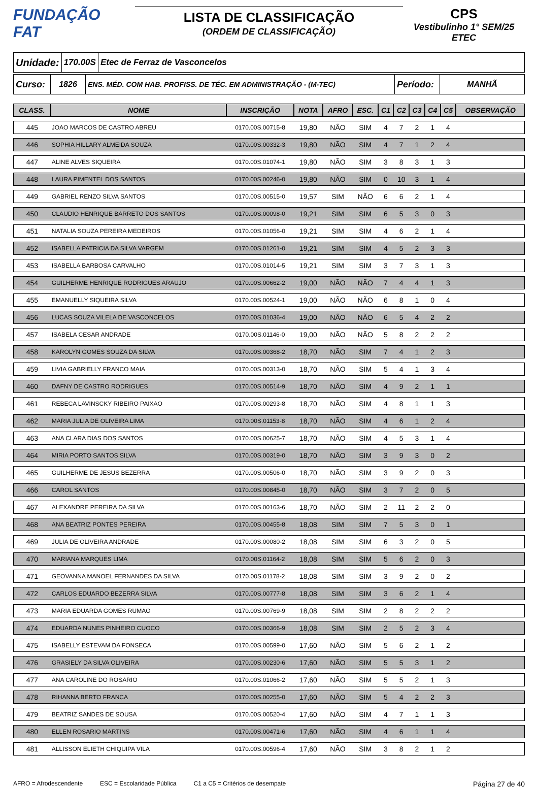FUNDAÇÃO
FAT
LISTA DE CLASSIFICAÇÃO
(ORDEM DE CLASSIFICAÇÃO)
CPS
Vestibulinho 1° SEM/25
ETEC
Unidade:
170.00S Etec de Ferraz de Vasconcelos
Curso:
1826 ENS. MÉD. COM HAB. PROFISS. DE TÉC. EM ADMINISTRAÇÃO - (M-TEC)
Período:
MANHÃ
| CLASS. | NOME | INSCRIÇÃO | NOTA | AFRO | ESC. | C1 | C2 | C3 | C4 | C5 | OBSERVAÇÃO |
| --- | --- | --- | --- | --- | --- | --- | --- | --- | --- | --- | --- |
| 445 | JOAO MARCOS DE CASTRO ABREU | 0170.00S.00715-8 | 19,80 | NÃO | SIM | 4 | 7 | 2 | 1 | 4 | |
| 446 | SOPHIA HILLARY ALMEIDA SOUZA | 0170.00S.00332-3 | 19,80 | NÃO | SIM | 4 | 7 | 1 | 2 | 4 | |
| 447 | ALINE ALVES SIQUEIRA | 0170.00S.01074-1 | 19,80 | NÃO | SIM | 3 | 8 | 3 | 1 | 3 | |
| 448 | LAURA PIMENTEL DOS SANTOS | 0170.00S.00246-0 | 19,80 | NÃO | SIM | 0 | 10 | 3 | 1 | 4 | |
| 449 | GABRIEL RENZO SILVA SANTOS | 0170.00S.00515-0 | 19,57 | SIM | NÃO | 6 | 6 | 2 | 1 | 4 | |
| 450 | CLAUDIO HENRIQUE BARRETO DOS SANTOS | 0170.00S.00098-0 | 19,21 | SIM | SIM | 6 | 5 | 3 | 0 | 3 | |
| 451 | NATALIA SOUZA PEREIRA MEDEIROS | 0170.00S.01056-0 | 19,21 | SIM | SIM | 4 | 6 | 2 | 1 | 4 | |
| 452 | ISABELLA PATRICIA DA SILVA VARGEM | 0170.00S.01261-0 | 19,21 | SIM | SIM | 4 | 5 | 2 | 3 | 3 | |
| 453 | ISABELLA BARBOSA CARVALHO | 0170.00S.01014-5 | 19,21 | SIM | SIM | 3 | 7 | 3 | 1 | 3 | |
| 454 | GUILHERME HENRIQUE RODRIGUES ARAUJO | 0170.00S.00662-2 | 19,00 | NÃO | NÃO | 7 | 4 | 4 | 1 | 3 | |
| 455 | EMANUELLY SIQUEIRA SILVA | 0170.00S.00524-1 | 19,00 | NÃO | NÃO | 6 | 8 | 1 | 0 | 4 | |
| 456 | LUCAS SOUZA VILELA DE VASCONCELOS | 0170.00S.01036-4 | 19,00 | NÃO | NÃO | 6 | 5 | 4 | 2 | 2 | |
| 457 | ISABELA CESAR ANDRADE | 0170.00S.01146-0 | 19,00 | NÃO | NÃO | 5 | 8 | 2 | 2 | 2 | |
| 458 | KAROLYN GOMES SOUZA DA SILVA | 0170.00S.00368-2 | 18,70 | NÃO | SIM | 7 | 4 | 1 | 2 | 3 | |
| 459 | LIVIA GABRIELLY FRANCO MAIA | 0170.00S.00313-0 | 18,70 | NÃO | SIM | 5 | 4 | 1 | 3 | 4 | |
| 460 | DAFNY DE CASTRO RODRIGUES | 0170.00S.00514-9 | 18,70 | NÃO | SIM | 4 | 9 | 2 | 1 | 1 | |
| 461 | REBECA LAVINSCKY RIBEIRO PAIXAO | 0170.00S.00293-8 | 18,70 | NÃO | SIM | 4 | 8 | 1 | 1 | 3 | |
| 462 | MARIA JULIA DE OLIVEIRA LIMA | 0170.00S.01153-8 | 18,70 | NÃO | SIM | 4 | 6 | 1 | 2 | 4 | |
| 463 | ANA CLARA DIAS DOS SANTOS | 0170.00S.00625-7 | 18,70 | NÃO | SIM | 4 | 5 | 3 | 1 | 4 | |
| 464 | MIRIA PORTO SANTOS SILVA | 0170.00S.00319-0 | 18,70 | NÃO | SIM | 3 | 9 | 3 | 0 | 2 | |
| 465 | GUILHERME DE JESUS BEZERRA | 0170.00S.00506-0 | 18,70 | NÃO | SIM | 3 | 9 | 2 | 0 | 3 | |
| 466 | CAROL SANTOS | 0170.00S.00845-0 | 18,70 | NÃO | SIM | 3 | 7 | 2 | 0 | 5 | |
| 467 | ALEXANDRE PEREIRA DA SILVA | 0170.00S.00163-6 | 18,70 | NÃO | SIM | 2 | 11 | 2 | 2 | 0 | |
| 468 | ANA BEATRIZ PONTES PEREIRA | 0170.00S.00455-8 | 18,08 | SIM | SIM | 7 | 5 | 3 | 0 | 1 | |
| 469 | JULIA DE OLIVEIRA ANDRADE | 0170.00S.00080-2 | 18,08 | SIM | SIM | 6 | 3 | 2 | 0 | 5 | |
| 470 | MARIANA MARQUES LIMA | 0170.00S.01164-2 | 18,08 | SIM | SIM | 5 | 6 | 2 | 0 | 3 | |
| 471 | GEOVANNA MANOEL FERNANDES DA SILVA | 0170.00S.01178-2 | 18,08 | SIM | SIM | 3 | 9 | 2 | 0 | 2 | |
| 472 | CARLOS EDUARDO BEZERRA SILVA | 0170.00S.00777-8 | 18,08 | SIM | SIM | 3 | 6 | 2 | 1 | 4 | |
| 473 | MARIA EDUARDA GOMES RUMAO | 0170.00S.00769-9 | 18,08 | SIM | SIM | 2 | 8 | 2 | 2 | 2 | |
| 474 | EDUARDA NUNES PINHEIRO CUOCO | 0170.00S.00366-9 | 18,08 | SIM | SIM | 2 | 5 | 2 | 3 | 4 | |
| 475 | ISABELLY ESTEVAM DA FONSECA | 0170.00S.00599-0 | 17,60 | NÃO | SIM | 5 | 6 | 2 | 1 | 2 | |
| 476 | GRASIELY DA SILVA OLIVEIRA | 0170.00S.00230-6 | 17,60 | NÃO | SIM | 5 | 5 | 3 | 1 | 2 | |
| 477 | ANA CAROLINE DO ROSARIO | 0170.00S.01066-2 | 17,60 | NÃO | SIM | 5 | 5 | 2 | 1 | 3 | |
| 478 | RIHANNA BERTO FRANCA | 0170.00S.00255-0 | 17,60 | NÃO | SIM | 5 | 4 | 2 | 2 | 3 | |
| 479 | BEATRIZ SANDES DE SOUSA | 0170.00S.00520-4 | 17,60 | NÃO | SIM | 4 | 7 | 1 | 1 | 3 | |
| 480 | ELLEN ROSARIO MARTINS | 0170.00S.00471-6 | 17,60 | NÃO | SIM | 4 | 6 | 1 | 1 | 4 | |
| 481 | ALLISSON ELIETH CHIQUIPA VILA | 0170.00S.00596-4 | 17,60 | NÃO | SIM | 3 | 8 | 2 | 1 | 2 | |
AFRO = Afrodescendente ESC = Escolaridade Pública C1 a C5 = Critérios de desempate Página 27 de 40